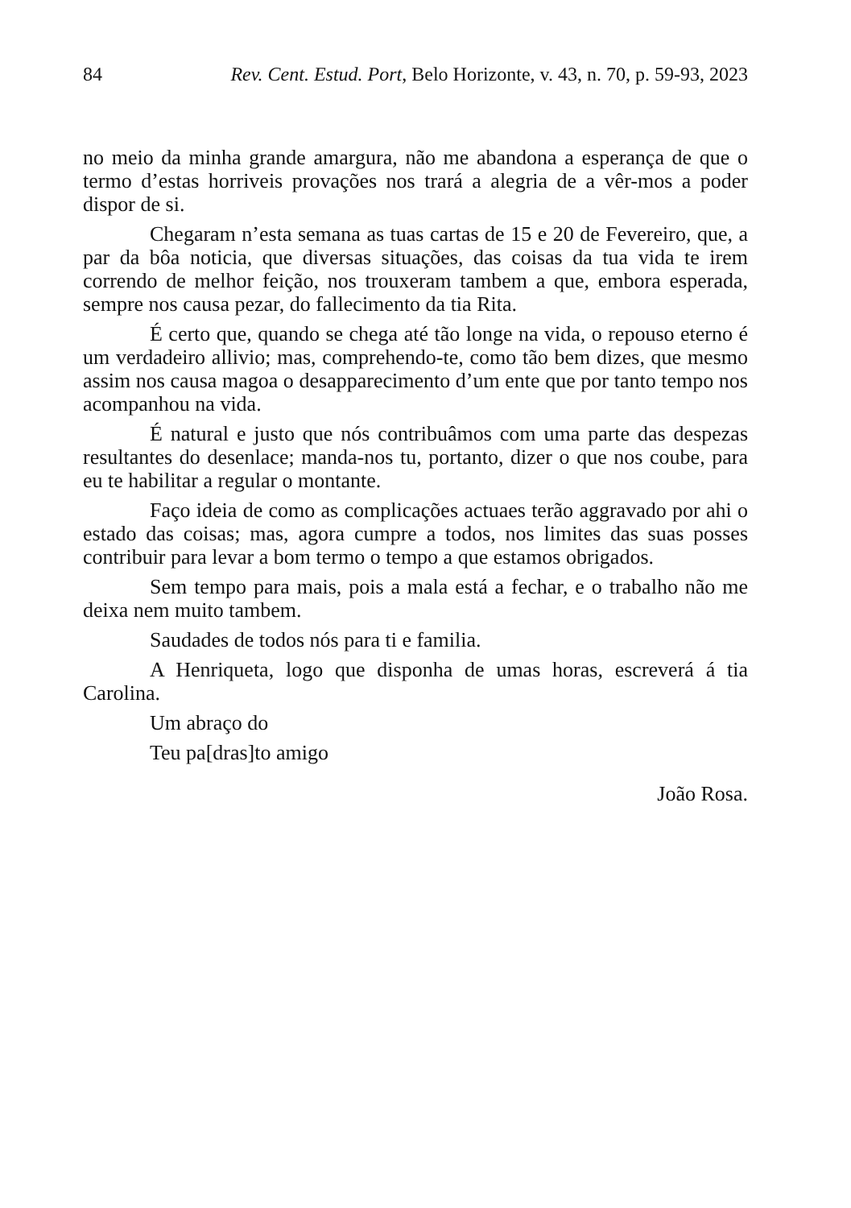84 Rev. Cent. Estud. Port, Belo Horizonte, v. 43, n. 70, p. 59-93, 2023
no meio da minha grande amargura, não me abandona a esperança de que o termo d’estas horriveis provações nos trará a alegria de a vêr-mos a poder dispor de si.
Chegaram n’esta semana as tuas cartas de 15 e 20 de Fevereiro, que, a par da bôa noticia, que diversas situações, das coisas da tua vida te irem correndo de melhor feição, nos trouxeram tambem a que, embora esperada, sempre nos causa pezar, do fallecimento da tia Rita.
É certo que, quando se chega até tão longe na vida, o repouso eterno é um verdadeiro allivio; mas, comprehendo-te, como tão bem dizes, que mesmo assim nos causa magoa o desapparecimento d’um ente que por tanto tempo nos acompanhou na vida.
É natural e justo que nós contribuâmos com uma parte das despezas resultantes do desenlace; manda-nos tu, portanto, dizer o que nos coube, para eu te habilitar a regular o montante.
Faço ideia de como as complicações actuaes terão aggravado por ahi o estado das coisas; mas, agora cumpre a todos, nos limites das suas posses contribuir para levar a bom termo o tempo a que estamos obrigados.
Sem tempo para mais, pois a mala está a fechar, e o trabalho não me deixa nem muito tambem.
Saudades de todos nós para ti e familia.
A Henriqueta, logo que disponha de umas horas, escreverá á tia Carolina.
Um abraço do
Teu pa[dras]to amigo
João Rosa.